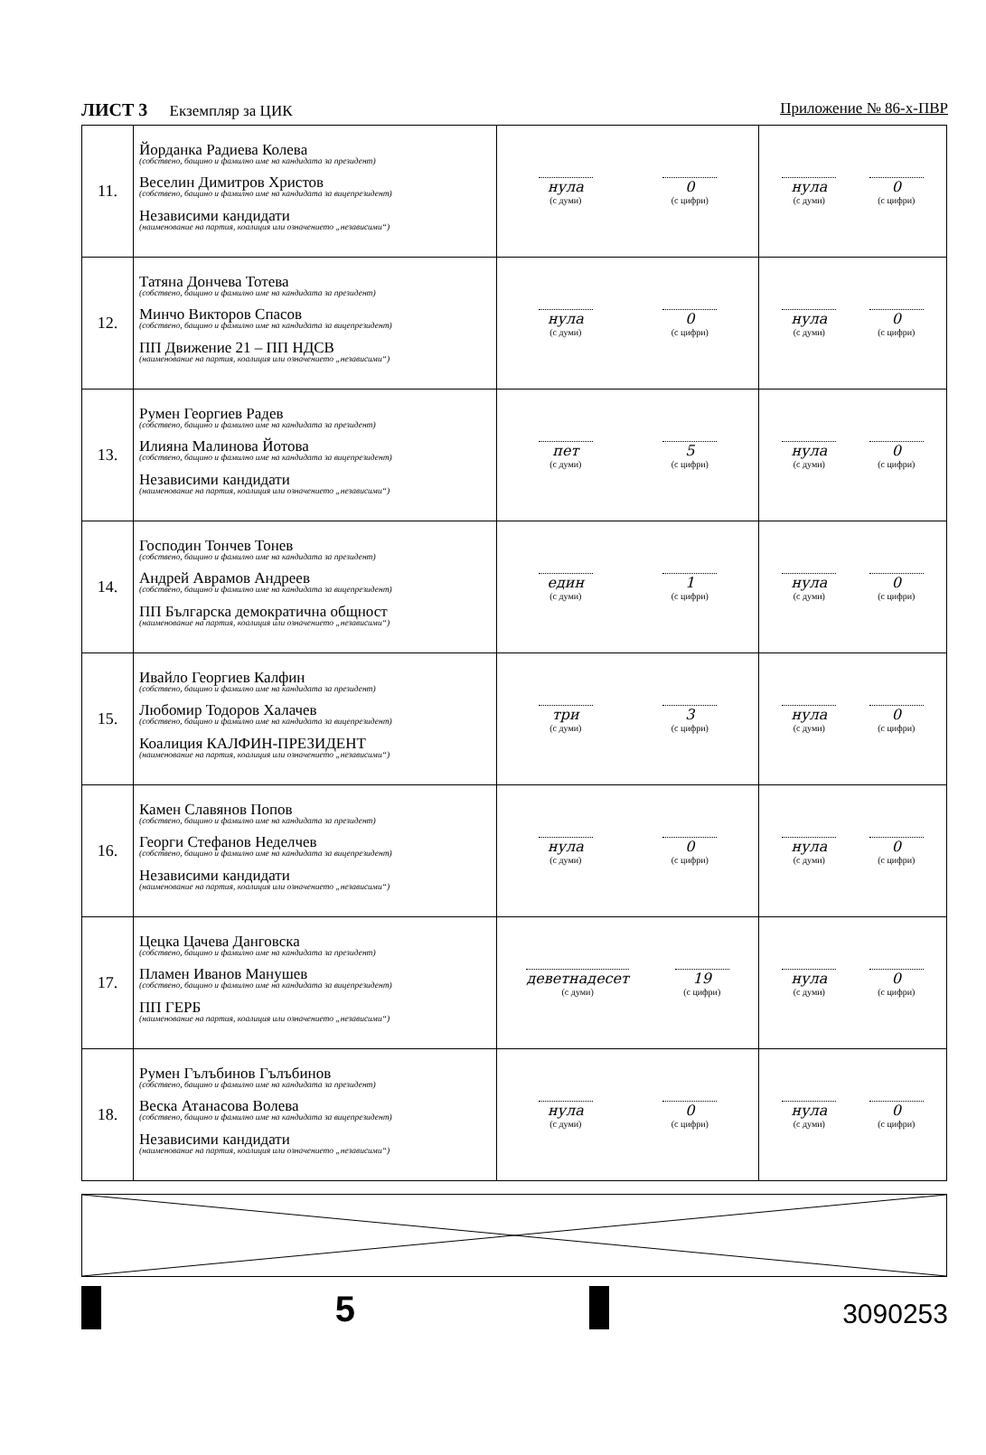ЛИСТ 3 Екземпляр за ЦИК Приложение № 86-х-ПВР
| 11. | Йорданка Радиева Колева (собствено, бащино и фамилно име на кандидата за президент) Веселин Димитров Христов (собствено, бащино и фамилно име на кандидата за вицепрезидент) Независими кандидати (наименование на партия, коалиция или означението „независими“) | нула (с думи) 0 (с цифри) | нула (с думи) 0 (с цифри) |
| 12. | Татяна Дончева Тотева (собствено, бащино и фамилно име на кандидата за президент) Минчо Викторов Спасов (собствено, бащино и фамилно име на кандидата за вицепрезидент) ПП Движение 21 – ПП НДСВ (наименование на партия, коалиция или означението „независими“) | нула (с думи) 0 (с цифри) | нула (с думи) 0 (с цифри) |
| 13. | Румен Георгиев Радев (собствено, бащино и фамилно име на кандидата за президент) Илияна Малинова Йотова (собствено, бащино и фамилно име на кандидата за вицепрезидент) Независими кандидати (наименование на партия, коалиция или означението „независими“) | пет (с думи) 5 (с цифри) | нула (с думи) 0 (с цифри) |
| 14. | Господин Тончев Тонев (собствено, бащино и фамилно име на кандидата за президент) Андрей Аврамов Андреев (собствено, бащино и фамилно име на кандидата за вицепрезидент) ПП Българска демократична общност (наименование на партия, коалиция или означението „независими“) | един (с думи) 1 (с цифри) | нула (с думи) 0 (с цифри) |
| 15. | Ивайло Георгиев Калфин (собствено, бащино и фамилно име на кандидата за президент) Любомир Тодоров Халачев (собствено, бащино и фамилно име на кандидата за вицепрезидент) Коалиция КАЛФИН-ПРЕЗИДЕНТ (наименование на партия, коалиция или означението „независими“) | три (с думи) 3 (с цифри) | нула (с думи) 0 (с цифри) |
| 16. | Камен Славянов Попов (собствено, бащино и фамилно име на кандидата за президент) Георги Стефанов Неделчев (собствено, бащино и фамилно име на кандидата за вицепрезидент) Независими кандидати (наименование на партия, коалиция или означението „независими“) | нула (с думи) 0 (с цифри) | нула (с думи) 0 (с цифри) |
| 17. | Цецка Цачева Данговска (собствено, бащино и фамилно име на кандидата за президент) Пламен Иванов Манушев (собствено, бащино и фамилно име на кандидата за вицепрезидент) ПП ГЕРБ (наименование на партия, коалиция или означението „независими“) | деветнадесет (с думи) 19 (с цифри) | нула (с думи) 0 (с цифри) |
| 18. | Румен Гълъбинов Гълъбинов (собствено, бащино и фамилно име на кандидата за президент) Веска Атанасова Волева (собствено, бащино и фамилно име на кандидата за вицепрезидент) Независими кандидати (наименование на партия, коалиция или означението „независими“) | нула (с думи) 0 (с цифри) | нула (с думи) 0 (с цифри) |
5
3090253